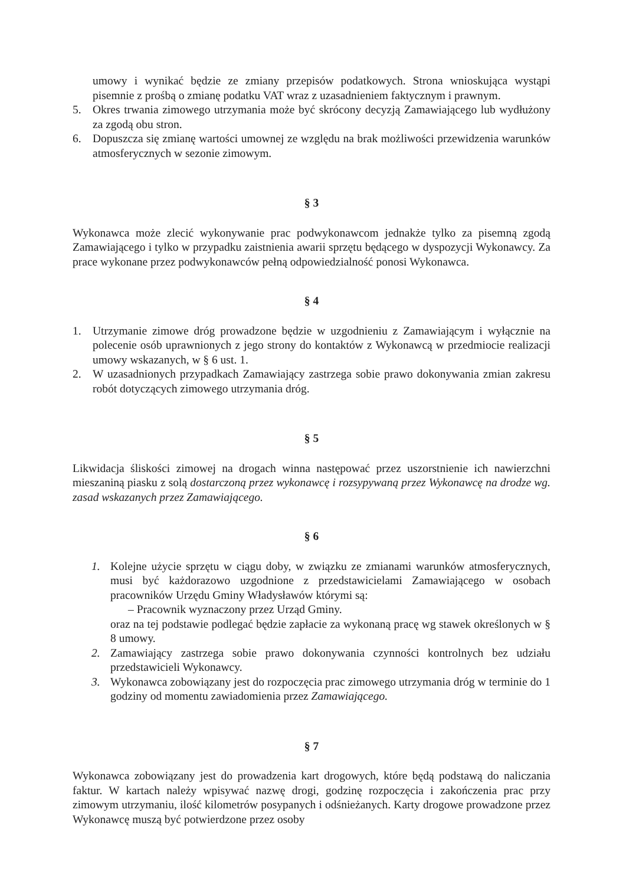umowy i wynikać będzie ze zmiany przepisów podatkowych. Strona wnioskująca wystąpi pisemnie z prośbą o zmianę podatku VAT wraz z uzasadnieniem faktycznym i prawnym.
5. Okres trwania zimowego utrzymania może być skrócony decyzją Zamawiającego lub wydłużony za zgodą obu stron.
6. Dopuszcza się zmianę wartości umownej ze względu na brak możliwości przewidzenia warunków atmosferycznych w sezonie zimowym.
§ 3
Wykonawca może zlecić wykonywanie prac podwykonawcom jednakże tylko za pisemną zgodą Zamawiającego i tylko w przypadku zaistnienia awarii sprzętu będącego w dyspozycji Wykonawcy. Za prace wykonane przez podwykonawców pełną odpowiedzialność ponosi Wykonawca.
§ 4
1. Utrzymanie zimowe dróg prowadzone będzie w uzgodnieniu z Zamawiającym i wyłącznie na polecenie osób uprawnionych z jego strony do kontaktów z Wykonawcą w przedmiocie realizacji umowy wskazanych, w § 6 ust. 1.
2. W uzasadnionych przypadkach Zamawiający zastrzega sobie prawo dokonywania zmian zakresu robót dotyczących zimowego utrzymania dróg.
§ 5
Likwidacja śliskości zimowej na drogach winna następować przez uszorstnienie ich nawierzchni mieszaniną piasku z solą dostarczoną przez wykonawcę i rozsypywaną przez Wykonawcę na drodze wg. zasad wskazanych przez Zamawiającego.
§ 6
1. Kolejne użycie sprzętu w ciągu doby, w związku ze zmianami warunków atmosferycznych, musi być każdorazowo uzgodnione z przedstawicielami Zamawiającego w osobach pracowników Urzędu Gminy Władysławów którymi są:
– Pracownik wyznaczony przez Urząd Gminy.
oraz na tej podstawie podlegać będzie zapłacie za wykonaną pracę wg stawek określonych w § 8 umowy.
2. Zamawiający zastrzega sobie prawo dokonywania czynności kontrolnych bez udziału przedstawicieli Wykonawcy.
3. Wykonawca zobowiązany jest do rozpoczęcia prac zimowego utrzymania dróg w terminie do 1 godziny od momentu zawiadomienia przez Zamawiającego.
§ 7
Wykonawca zobowiązany jest do prowadzenia kart drogowych, które będą podstawą do naliczania faktur. W kartach należy wpisywać nazwę drogi, godzinę rozpoczęcia i zakończenia prac przy zimowym utrzymaniu, ilość kilometrów posypanych i odśnieżanych. Karty drogowe prowadzone przez Wykonawcę muszą być potwierdzone przez osoby